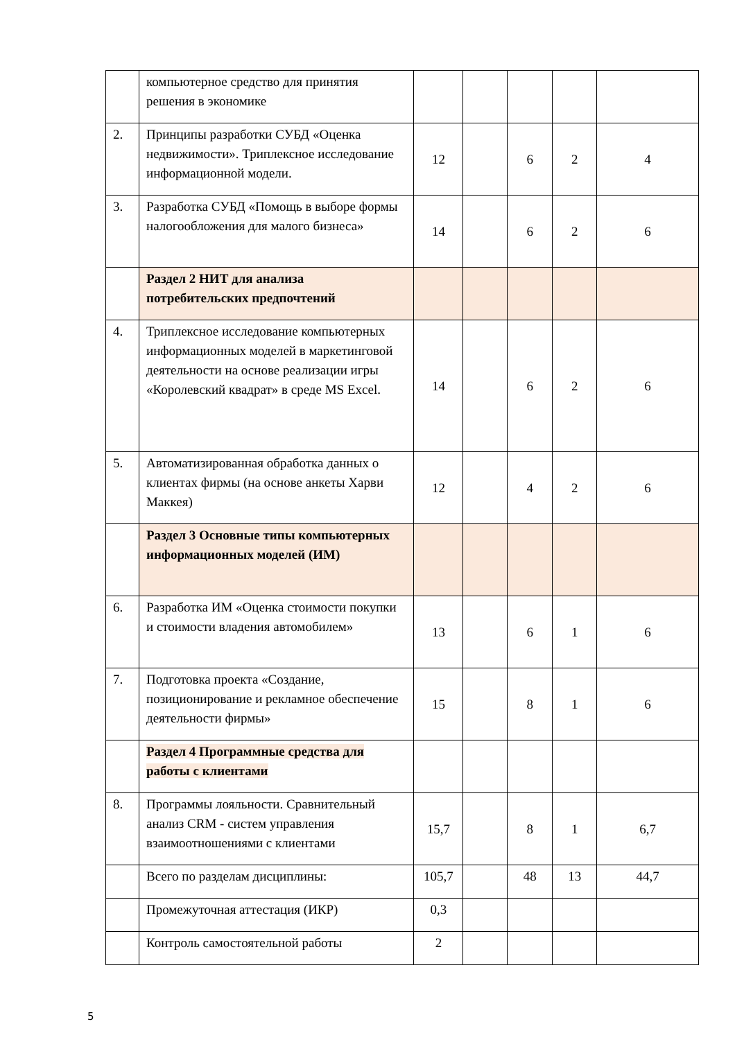| | компьютерное средство для принятия решения в экономике | | | | | |
| 2. | Принципы разработки СУБД «Оценка недвижимости». Триплексное исследование информационной модели. | 12 | | 6 | 2 | 4 |
| 3. | Разработка СУБД «Помощь в выборе формы налогообложения для малого бизнеса» | 14 | | 6 | 2 | 6 |
| | Раздел 2 НИТ для анализа потребительских предпочтений | | | | | |
| 4. | Триплексное исследование компьютерных информационных моделей в маркетинговой деятельности на основе реализации игры «Королевский квадрат» в среде MS Excel. | 14 | | 6 | 2 | 6 |
| 5. | Автоматизированная обработка данных о клиентах фирмы (на основе анкеты Харви Маккея) | 12 | | 4 | 2 | 6 |
| | Раздел 3 Основные типы компьютерных информационных моделей (ИМ) | | | | | |
| 6. | Разработка ИМ «Оценка стоимости покупки и стоимости владения автомобилем» | 13 | | 6 | 1 | 6 |
| 7. | Подготовка проекта «Создание, позиционирование и рекламное обеспечение деятельности фирмы» | 15 | | 8 | 1 | 6 |
| | Раздел 4 Программные средства для работы с клиентами | | | | | |
| 8. | Программы лояльности. Сравнительный анализ CRM - систем управления взаимоотношениями с клиентами | 15,7 | | 8 | 1 | 6,7 |
| | Всего по разделам дисциплины: | 105,7 | | 48 | 13 | 44,7 |
| | Промежуточная аттестация (ИКР) | 0,3 | | | | |
| | Контроль самостоятельной работы | 2 | | | | |
5